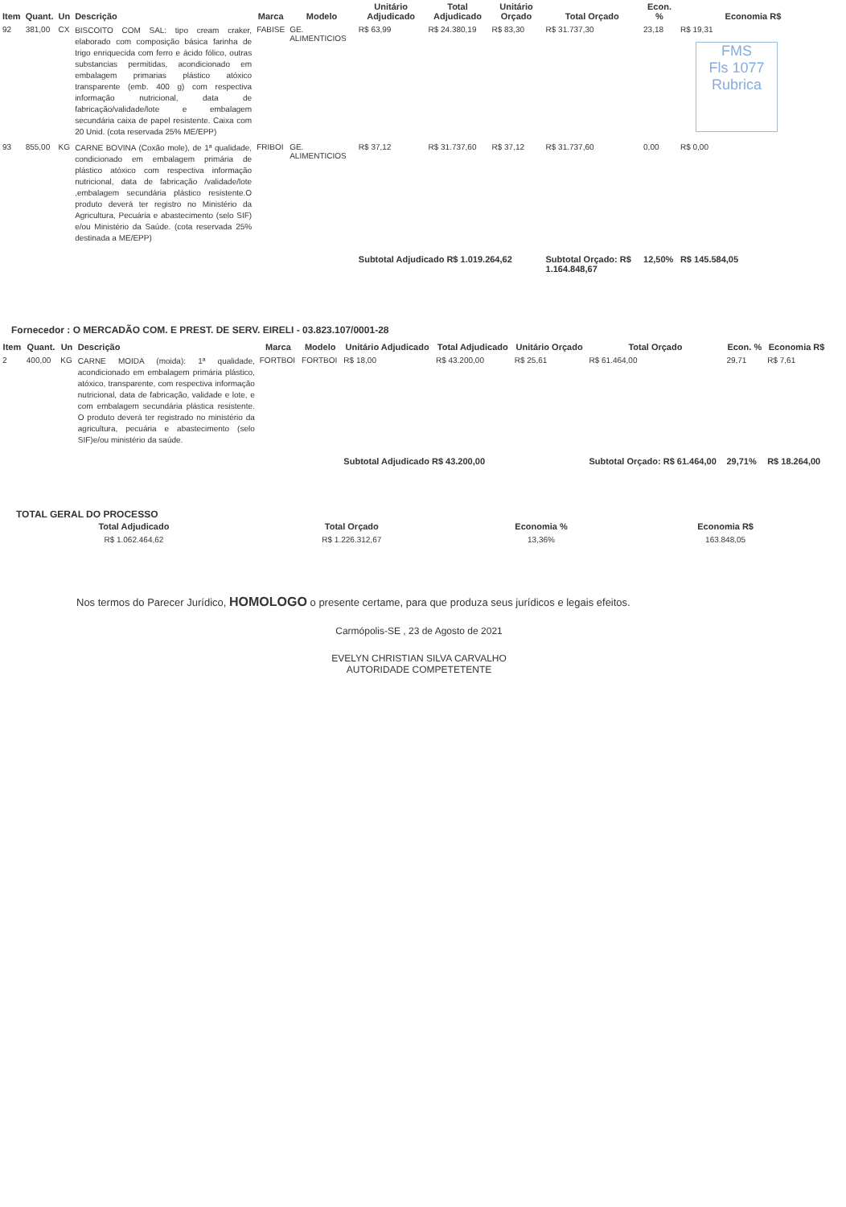| Item | Quant. | Un | Descrição | Marca | Modelo | Unitário Adjudicado | Total Adjudicado | Unitário Orçado | Total Orçado | Econ. % | Economia R$ |
| --- | --- | --- | --- | --- | --- | --- | --- | --- | --- | --- | --- |
| 92 | 381,00 | CX | BISCOITO COM SAL: tipo cream craker, elaborado com composição básica farinha de trigo enriquecida com ferro e ácido fólico, outras substancias permitidas, acondicionado em embalagem primarias plástico atóxico transparente (emb. 400 g) com respectiva informação nutricional, data de fabricação/validade/lote e embalagem secundária caixa de papel resistente. Caixa com 20 Unid. (cota reservada 25% ME/EPP) | FABISE | GE. ALIMENTICIOS | R$ 63,99 | R$ 24.380,19 | R$ 83,30 | R$ 31.737,30 | 23,18 | R$ 19,31 FMS Fls 1077 Rubrica |
| 93 | 855,00 | KG | CARNE BOVINA (Coxão mole), de 1ª qualidade, condicionado em embalagem primária de plástico atóxico com respectiva informação nutricional, data de fabricação /validade/lote ,embalagem secundária plástico resistente.O produto deverá ter registro no Ministério da Agricultura, Pecuária e abastecimento (selo SIF) e/ou Ministério da Saúde. (cota reservada 25% destinada a ME/EPP) | FRIBOI | GE. ALIMENTICIOS | R$ 37,12 | R$ 31.737,60 | R$ 37,12 | R$ 31.737,60 | 0,00 | R$ 0,00 |
| | | | | | | Subtotal Adjudicado R$ 1.019.264,62 | | | Subtotal Orçado: R$ 1.164.848,67 | 12,50% | R$ 145.584,05 |
Fornecedor : O MERCADÃO COM. E PREST. DE SERV. EIRELI - 03.823.107/0001-28
| Item | Quant. | Un | Descrição | Marca | Modelo | Unitário Adjudicado | Total Adjudicado | Unitário Orçado | Total Orçado | Econ. % | Economia R$ |
| --- | --- | --- | --- | --- | --- | --- | --- | --- | --- | --- | --- |
| 2 | 400,00 | KG | CARNE MOIDA (moida): 1ª qualidade, acondicionado em embalagem primária plástico, atóxico, transparente, com respectiva informação nutricional, data de fabricação, validade e lote, e com embalagem secundária plástica resistente. O produto deverá ter registrado no ministério da agricultura, pecuária e abastecimento (selo SIF)e/ou ministério da saúde. | FORTBOI | FORTBOI | R$ 18,00 | R$ 43.200,00 | R$ 25,61 | R$ 61.464,00 | 29,71 | R$ 7,61 |
| | | | | | | Subtotal Adjudicado R$ 43.200,00 | | | Subtotal Orçado: R$ 61.464,00 | 29,71% | R$ 18.264,00 |
TOTAL GERAL DO PROCESSO
| Total Adjudicado | Total Orçado | Economia % | Economia R$ |
| --- | --- | --- | --- |
| R$ 1.062.464,62 | R$ 1.226.312,67 | 13,36% | 163.848,05 |
Nos termos do Parecer Jurídico, HOMOLOGO o presente certame, para que produza seus jurídicos e legais efeitos.
Carmópolis-SE , 23 de Agosto de 2021
EVELYN CHRISTIAN SILVA CARVALHO
AUTORIDADE COMPETETENTE